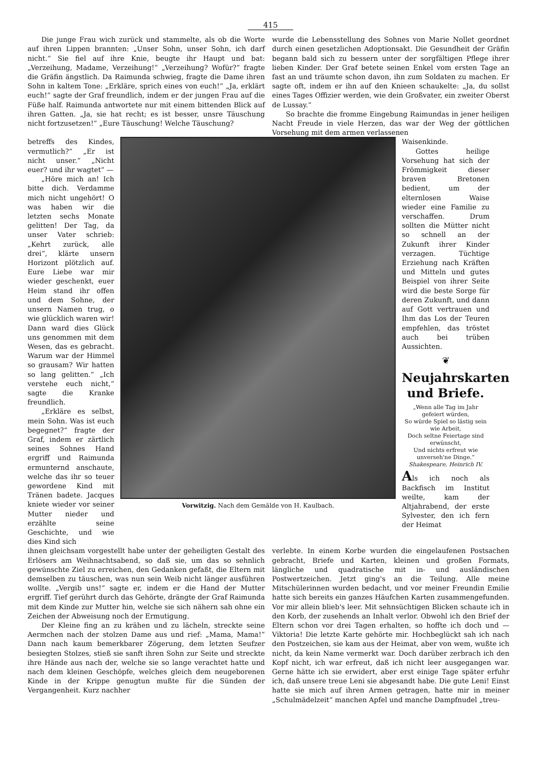415
Die junge Frau wich zurück und stammelte, als ob die Worte auf ihren Lippen brannten: „Unser Sohn, unser Sohn, ich darf nicht.“ Sie fiel auf ihre Knie, beugte ihr Haupt und bat: „Verzeihung, Madame, Verzeihung!“ „Verzeihung? Wofür?“ fragte die Gräfin ängstlich. Da Raimunda schwieg, fragte die Dame ihren Sohn in kaltem Tone: „Erkläre, sprich eines von euch!“ „Ja, erklärt euch!“ sagte der Graf freundlich, indem er der jungen Frau auf die Füße half. Raimunda antwortete nur mit einem bittenden Blick auf ihren Gatten. „Ja, sie hat recht; es ist besser, unsre Täuschung nicht fortzusetzen!“ „Eure Täuschung! Welche Täuschung?
wurde die Lebensstellung des Sohnes von Marie Nollet geordnet durch einen gesetzlichen Adoptionsakt. Die Gesundheit der Gräfin begann bald sich zu bessern unter der sorgfältigen Pflege ihrer lieben Kinder. Der Graf betete seinen Enkel vom ersten Tage an fast an und träumte schon davon, ihn zum Soldaten zu machen. Er sagte oft, indem er ihn auf den Knieen schaukelte: „Ja, du sollst eines Tages Offizier werden, wie dein Großvater, ein zweiter Oberst de Lussay.“
So brachte die fromme Eingebung Raimundas in jener heiligen Nacht Freude in viele Herzen, das war der Weg der göttlichen Vorsehung mit dem armen verlassenen
betreffs des Kindes, vermutlich?“ „Er ist nicht unser.“ „Nicht euer? und ihr wagtet“ —
„Höre mich an! Ich bitte dich. Verdamme mich nicht ungehört! O was haben wir die letzten sechs Monate gelitten! Der Tag, da unser Vater schrieb: „Kehrt zurück, alle drei“, klärte unsern Horizont plötzlich auf. Eure Liebe war mir wieder geschenkt, euer Heim stand ihr offen und dem Sohne, der unsern Namen trug, o wie glücklich waren wir! Dann ward dies Glück uns genommen mit dem Wesen, das es gebracht. Warum war der Himmel so grausam? Wir hatten so lang gelitten.“ „Ich verstehe euch nicht,“ sagte die Kranke freundlich.
„Erkläre es selbst, mein Sohn. Was ist euch begegnet?“ fragte der Graf, indem er zärtlich seines Sohnes Hand ergriff und Raimunda ermunternd anschaute, welche das ihr so teuer gewordene Kind mit Tränen badete. Jacques kniete wieder vor seiner Mutter nieder und erzählte seine Geschichte, und wie dies Kind sich
Vorwitzig. Nach dem Gemälde von H. Kaulbach.
Waisenkinde.
Gottes heilige Vorsehung hat sich der Frömmigkeit dieser braven Bretonen bedient, um der elternlosen Waise wieder eine Familie zu verschaffen. Drum sollten die Mütter nicht so schnell an der Zukunft ihrer Kinder verzagen. Tüchtige Erziehung nach Kräften und Mitteln und gutes Beispiel von ihrer Seite wird die beste Sorge für deren Zukunft, und dann auf Gott vertrauen und Ihm das Los der Teuren empfehlen, das tröstet auch bei trüben Aussichten.
❦
Neujahrskarten und Briefe.
„Wenn alle Tag im Jahr gefeiert würden,
So würde Spiel so lästig sein wie Arbeit,
Doch seltne Feiertage sind erwünscht,
Und nichts erfreut wie unverseh'ne Dinge.“
Shakespeare, Heinrich IV.
Als ich noch als Backfisch im Institut weilte, kam der Altjahrabend, der erste Sylvester, den ich fern der Heimat
ihnen gleichsam vorgestellt habe unter der geheiligten Gestalt des Erlösers am Weihnachtsabend, so daß sie, um das so sehnlich gewünschte Ziel zu erreichen, den Gedanken gefaßt, die Eltern mit demselben zu täuschen, was nun sein Weib nicht länger ausführen wollte. „Vergib uns!“ sagte er, indem er die Hand der Mutter ergriff. Tief gerührt durch das Gehörte, drängte der Graf Raimunda mit dem Kinde zur Mutter hin, welche sie sich nähern sah ohne ein Zeichen der Abweisung noch der Ermutigung.
Der Kleine fing an zu krähen und zu lächeln, streckte seine Aermchen nach der stolzen Dame aus und rief: „Mama, Mama!“ Dann nach kaum bemerkbarer Zögerung, dem letzten Seufzer besiegten Stolzes, stieß sie sanft ihren Sohn zur Seite und streckte ihre Hände aus nach der, welche sie so lange verachtet hatte und nach dem kleinen Geschöpfe, welches gleich dem neugeborenen Kinde in der Krippe genugtun mußte für die Sünden der Vergangenheit. Kurz nachher
verlebte. In einem Korbe wurden die eingelaufenen Postsachen gebracht, Briefe und Karten, kleinen und großen Formats, längliche und quadratische mit in- und ausländischen Postwertzeichen. Jetzt ging's an die Teilung. Alle meine Mitschülerinnen wurden bedacht, und vor meiner Freundin Emilie hatte sich bereits ein ganzes Häufchen Karten zusammengefunden. Vor mir allein blieb's leer. Mit sehnsüchtigen Blicken schaute ich in den Korb, der zusehends an Inhalt verlor. Obwohl ich den Brief der Eltern schon vor drei Tagen erhalten, so hoffte ich doch und — Viktoria! Die letzte Karte gehörte mir. Hochbeglückt sah ich nach den Postzeichen, sie kam aus der Heimat, aber von wem, wußte ich nicht, da kein Name vermerkt war. Doch darüber zerbrach ich den Kopf nicht, ich war erfreut, daß ich nicht leer ausgegangen war. Gerne hätte ich sie erwidert, aber erst einige Tage später erfuhr ich, daß unsere treue Leni sie abgesandt habe. Die gute Leni! Einst hatte sie mich auf ihren Armen getragen, hatte mir in meiner „Schulmädelzeit“ manchen Apfel und manche Dampfnudel „treu-